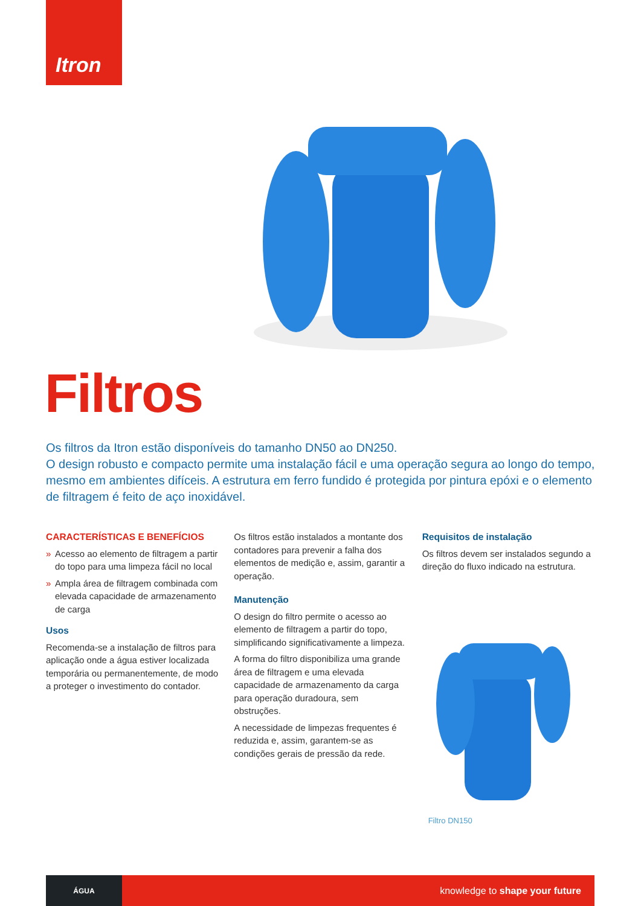Itron
Filtros
Os filtros da Itron estão disponíveis do tamanho DN50 ao DN250.
O design robusto e compacto permite uma instalação fácil e uma operação segura ao longo do tempo, mesmo em ambientes difíceis. A estrutura em ferro fundido é protegida por pintura epóxi e o elemento de filtragem é feito de aço inoxidável.
CARACTERÍSTICAS E BENEFÍCIOS
» Acesso ao elemento de filtragem a partir do topo para uma limpeza fácil no local
» Ampla área de filtragem combinada com elevada capacidade de armazenamento de carga
Usos
Recomenda-se a instalação de filtros para aplicação onde a água estiver localizada temporária ou permanentemente, de modo a proteger o investimento do contador.
Os filtros estão instalados a montante dos contadores para prevenir a falha dos elementos de medição e, assim, garantir a operação.
Manutenção
O design do filtro permite o acesso ao elemento de filtragem a partir do topo, simplificando significativamente a limpeza.
A forma do filtro disponibiliza uma grande área de filtragem e uma elevada capacidade de armazenamento da carga para operação duradoura, sem obstruções.
A necessidade de limpezas frequentes é reduzida e, assim, garantem-se as condições gerais de pressão da rede.
Requisitos de instalação
Os filtros devem ser instalados segundo a direção do fluxo indicado na estrutura.
Filtro DN150
ÁGUA
knowledge to shape your future